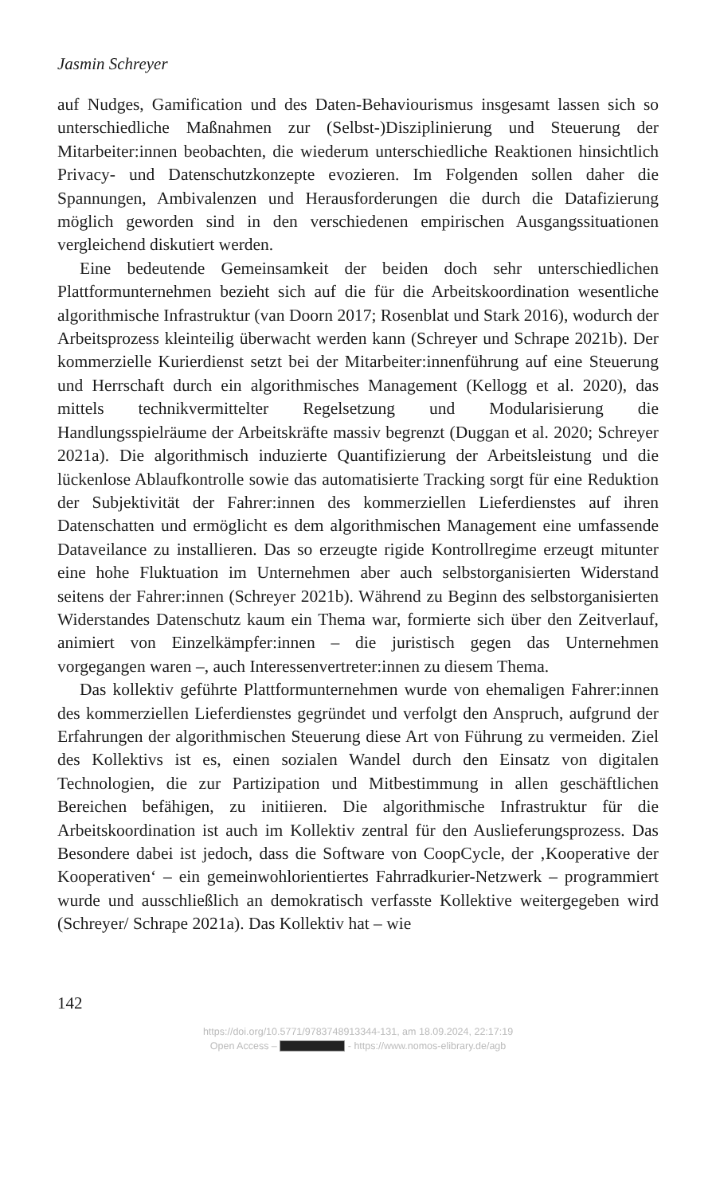Jasmin Schreyer
auf Nudges, Gamification und des Daten-Behaviourismus insgesamt lassen sich so unterschiedliche Maßnahmen zur (Selbst-)Disziplinierung und Steuerung der Mitarbeiter:innen beobachten, die wiederum unterschiedliche Reaktionen hinsichtlich Privacy- und Datenschutzkonzepte evozieren. Im Folgenden sollen daher die Spannungen, Ambivalenzen und Herausforderungen die durch die Datafizierung möglich geworden sind in den verschiedenen empirischen Ausgangssituationen vergleichend diskutiert werden.
Eine bedeutende Gemeinsamkeit der beiden doch sehr unterschiedlichen Plattformunternehmen bezieht sich auf die für die Arbeitskoordination wesentliche algorithmische Infrastruktur (van Doorn 2017; Rosenblat und Stark 2016), wodurch der Arbeitsprozess kleinteilig überwacht werden kann (Schreyer und Schrape 2021b). Der kommerzielle Kurierdienst setzt bei der Mitarbeiter:innenführung auf eine Steuerung und Herrschaft durch ein algorithmisches Management (Kellogg et al. 2020), das mittels technikvermittelter Regelsetzung und Modularisierung die Handlungsspielräume der Arbeitskräfte massiv begrenzt (Duggan et al. 2020; Schreyer 2021a). Die algorithmisch induzierte Quantifizierung der Arbeitsleistung und die lückenlose Ablaufkontrolle sowie das automatisierte Tracking sorgt für eine Reduktion der Subjektivität der Fahrer:innen des kommerziellen Lieferdienstes auf ihren Datenschatten und ermöglicht es dem algorithmischen Management eine umfassende Dataveilance zu installieren. Das so erzeugte rigide Kontrollregime erzeugt mitunter eine hohe Fluktuation im Unternehmen aber auch selbstorganisierten Widerstand seitens der Fahrer:innen (Schreyer 2021b). Während zu Beginn des selbstorganisierten Widerstandes Datenschutz kaum ein Thema war, formierte sich über den Zeitverlauf, animiert von Einzelkämpfer:innen – die juristisch gegen das Unternehmen vorgegangen waren –, auch Interessenvertreter:innen zu diesem Thema.
Das kollektiv geführte Plattformunternehmen wurde von ehemaligen Fahrer:innen des kommerziellen Lieferdienstes gegründet und verfolgt den Anspruch, aufgrund der Erfahrungen der algorithmischen Steuerung diese Art von Führung zu vermeiden. Ziel des Kollektivs ist es, einen sozialen Wandel durch den Einsatz von digitalen Technologien, die zur Partizipation und Mitbestimmung in allen geschäftlichen Bereichen befähigen, zu initiieren. Die algorithmische Infrastruktur für die Arbeitskoordination ist auch im Kollektiv zentral für den Auslieferungsprozess. Das Besondere dabei ist jedoch, dass die Software von CoopCycle, der ‚Kooperative der Kooperativen‘ – ein gemeinwohlorientiertes Fahrradkurier-Netzwerk – programmiert wurde und ausschließlich an demokratisch verfasste Kollektive weitergegeben wird (Schreyer/ Schrape 2021a). Das Kollektiv hat – wie
142
https://doi.org/10.5771/9783748913344-131, am 18.09.2024, 22:17:19
Open Access – - https://www.nomos-elibrary.de/agb